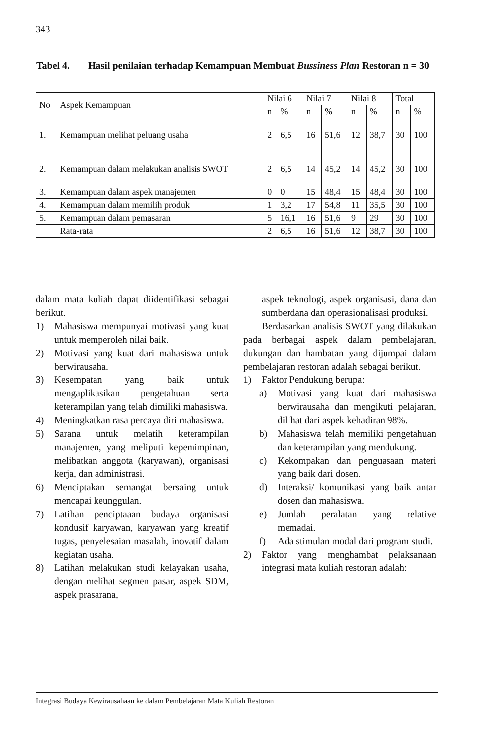343
Tabel 4. Hasil penilaian terhadap Kemampuan Membuat Bussiness Plan Restoran n = 30
| No | Aspek Kemampuan | Nilai 6 | | Nilai 7 | | Nilai 8 | | Total | |
| --- | --- | --- | --- | --- | --- | --- | --- | --- | --- |
| | | n | % | n | % | n | % | n | % |
| 1. | Kemampuan melihat peluang usaha | 2 | 6,5 | 16 | 51,6 | 12 | 38,7 | 30 | 100 |
| 2. | Kemampuan dalam melakukan analisis SWOT | 2 | 6,5 | 14 | 45,2 | 14 | 45,2 | 30 | 100 |
| 3. | Kemampuan dalam aspek manajemen | 0 | 0 | 15 | 48,4 | 15 | 48,4 | 30 | 100 |
| 4. | Kemampuan dalam memilih produk | 1 | 3,2 | 17 | 54,8 | 11 | 35,5 | 30 | 100 |
| 5. | Kemampuan dalam pemasaran | 5 | 16,1 | 16 | 51,6 | 9 | 29 | 30 | 100 |
| | Rata-rata | 2 | 6,5 | 16 | 51,6 | 12 | 38,7 | 30 | 100 |
dalam mata kuliah dapat diidentifikasi sebagai berikut.
1) Mahasiswa mempunyai motivasi yang kuat untuk memperoleh nilai baik.
2) Motivasi yang kuat dari mahasiswa untuk berwirausaha.
3) Kesempatan yang baik untuk mengaplikasikan pengetahuan serta keterampilan yang telah dimiliki mahasiswa.
4) Meningkatkan rasa percaya diri mahasiswa.
5) Sarana untuk melatih keterampilan manajemen, yang meliputi kepemimpinan, melibatkan anggota (karyawan), organisasi kerja, dan administrasi.
6) Menciptakan semangat bersaing untuk mencapai keunggulan.
7) Latihan penciptaaan budaya organisasi kondusif karyawan, karyawan yang kreatif tugas, penyelesaian masalah, inovatif dalam kegiatan usaha.
8) Latihan melakukan studi kelayakan usaha, dengan melihat segmen pasar, aspek SDM, aspek prasarana,
aspek teknologi, aspek organisasi, dana dan sumberdana dan operasionalisasi produksi.
Berdasarkan analisis SWOT yang dilakukan pada berbagai aspek dalam pembelajaran, dukungan dan hambatan yang dijumpai dalam pembelajaran restoran adalah sebagai berikut.
1) Faktor Pendukung berupa:
a) Motivasi yang kuat dari mahasiswa berwirausaha dan mengikuti pelajaran, dilihat dari aspek kehadiran 98%.
b) Mahasiswa telah memiliki pengetahuan dan keterampilan yang mendukung.
c) Kekompakan dan penguasaan materi yang baik dari dosen.
d) Interaksi/ komunikasi yang baik antar dosen dan mahasiswa.
e) Jumlah peralatan yang relative memadai.
f) Ada stimulan modal dari program studi.
2) Faktor yang menghambat pelaksanaan integrasi mata kuliah restoran adalah:
Integrasi Budaya Kewirausahaan ke dalam Pembelajaran Mata Kuliah Restoran